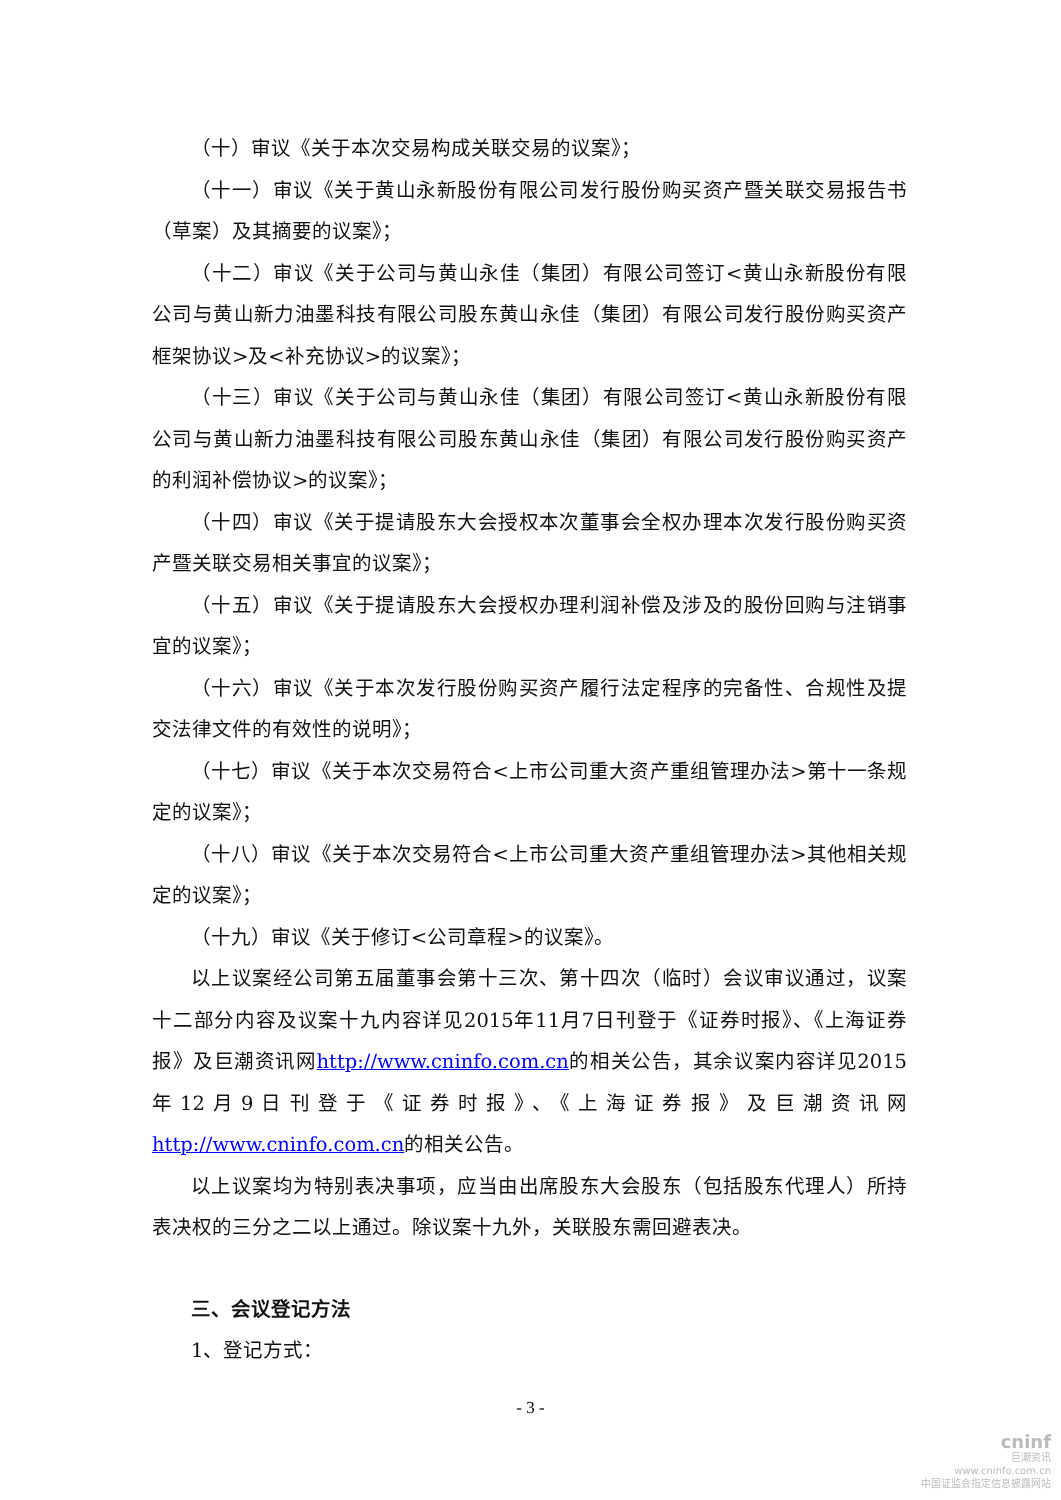（十）审议《关于本次交易构成关联交易的议案》；
（十一）审议《关于黄山永新股份有限公司发行股份购买资产暨关联交易报告书（草案）及其摘要的议案》；
（十二）审议《关于公司与黄山永佳（集团）有限公司签订<黄山永新股份有限公司与黄山新力油墨科技有限公司股东黄山永佳（集团）有限公司发行股份购买资产框架协议>及<补充协议>的议案》；
（十三）审议《关于公司与黄山永佳（集团）有限公司签订<黄山永新股份有限公司与黄山新力油墨科技有限公司股东黄山永佳（集团）有限公司发行股份购买资产的利润补偿协议>的议案》；
（十四）审议《关于提请股东大会授权本次董事会全权办理本次发行股份购买资产暨关联交易相关事宜的议案》；
（十五）审议《关于提请股东大会授权办理利润补偿及涉及的股份回购与注销事宜的议案》；
（十六）审议《关于本次发行股份购买资产履行法定程序的完备性、合规性及提交法律文件的有效性的说明》；
（十七）审议《关于本次交易符合<上市公司重大资产重组管理办法>第十一条规定的议案》；
（十八）审议《关于本次交易符合<上市公司重大资产重组管理办法>其他相关规定的议案》；
（十九）审议《关于修订<公司章程>的议案》。
以上议案经公司第五届董事会第十三次、第十四次（临时）会议审议通过，议案十二部分内容及议案十九内容详见2015年11月7日刊登于《证券时报》、《上海证券报》及巨潮资讯网http://www.cninfo.com.cn的相关公告，其余议案内容详见2015年12月9日刊登于《证券时报》、《上海证券报》及巨潮资讯网http://www.cninfo.com.cn的相关公告。
以上议案均为特别表决事项，应当由出席股东大会股东（包括股东代理人）所持表决权的三分之二以上通过。除议案十九外，关联股东需回避表决。
三、会议登记方法
1、登记方式：
- 3 -
cninf
巨潮资讯
www.cninfo.com.cn
中国证监会指定信息披露网站